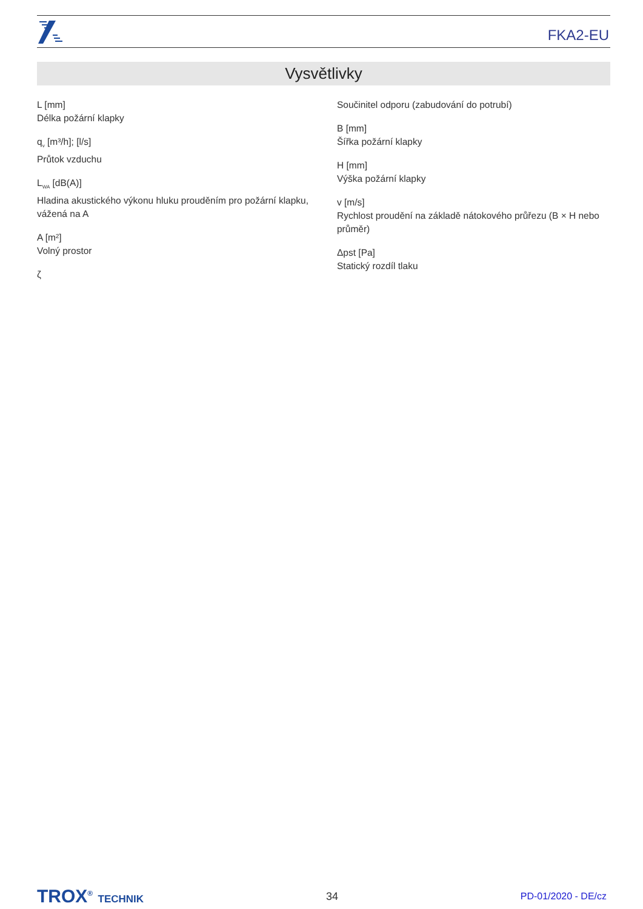FKA2-EU
Vysvětlivky
L [mm]
Délka požární klapky
q<sub>v</sub> [m³/h]; [l/s]
Průtok vzduchu
L<sub>WA</sub> [dB(A)]
Hladina akustického výkonu hluku prouděním pro požární klapku, vážená na A
A [m²]
Volný prostor
ζ
Součinitel odporu (zabudování do potrubí)
B [mm]
Šířka požární klapky
H [mm]
Výška požární klapky
v [m/s]
Rychlost proudění na základě nátokového průřezu (B × H nebo průměr)
Δpst [Pa]
Statický rozdíl tlaku
TROX<sup>®</sup> TECHNIK 34 PD-01/2020 - DE/cz